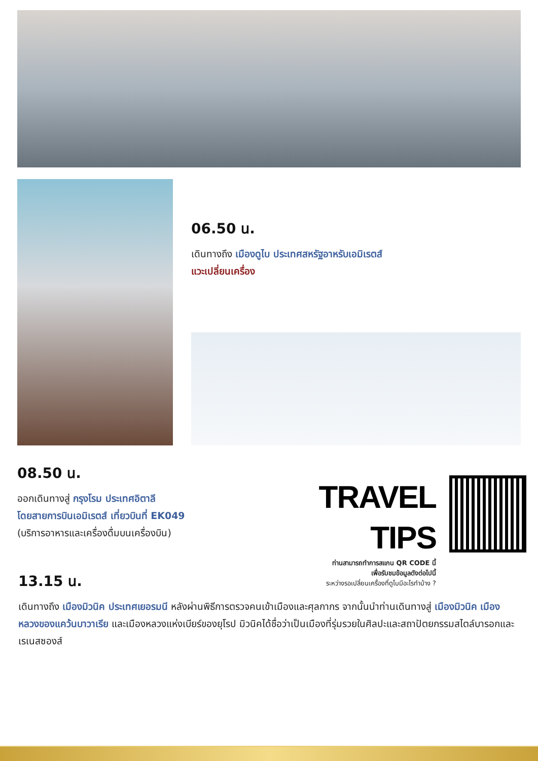06.50 น.
เดินทางถึง เมืองดูไบ ประเทศสหรัฐอาหรับเอมิเรตส์
แวะเปลี่ยนเครื่อง
08.50 น.
ออกเดินทางสู่ กรุงโรม ประเทศอิตาลี
โดยสายการบินเอมิเรตส์ เที่ยวบินที่ EK049
(บริการอาหารและเครื่องดื่มบนเครื่องบิน)
TRAVEL TIPS
ท่านสามารถทำการสแกน QR CODE นี้
เพื่อรับชมข้อมูลดังต่อไปนี้
ระหว่างรอเปลี่ยนเครื่องที่ดูไบมีอะไรทำบ้าง ?
13.15 น.
เดินทางถึง เมืองมิวนิค ประเทศเยอรมนี หลังผ่านพิธีการตรวจคนเข้าเมืองและศุลกากร จากนั้นนำท่านเดินทางสู่ เมืองมิวนิค เมืองหลวงของแคว้นบาวาเรีย และเมืองหลวงแห่งเบียร์ของยุโรป มิวนิคได้ชื่อว่าเป็นเมืองที่รุ่มรวยในศิลปะและสถาปัตยกรรมสไตล์บารอกและเรเนสซองส์